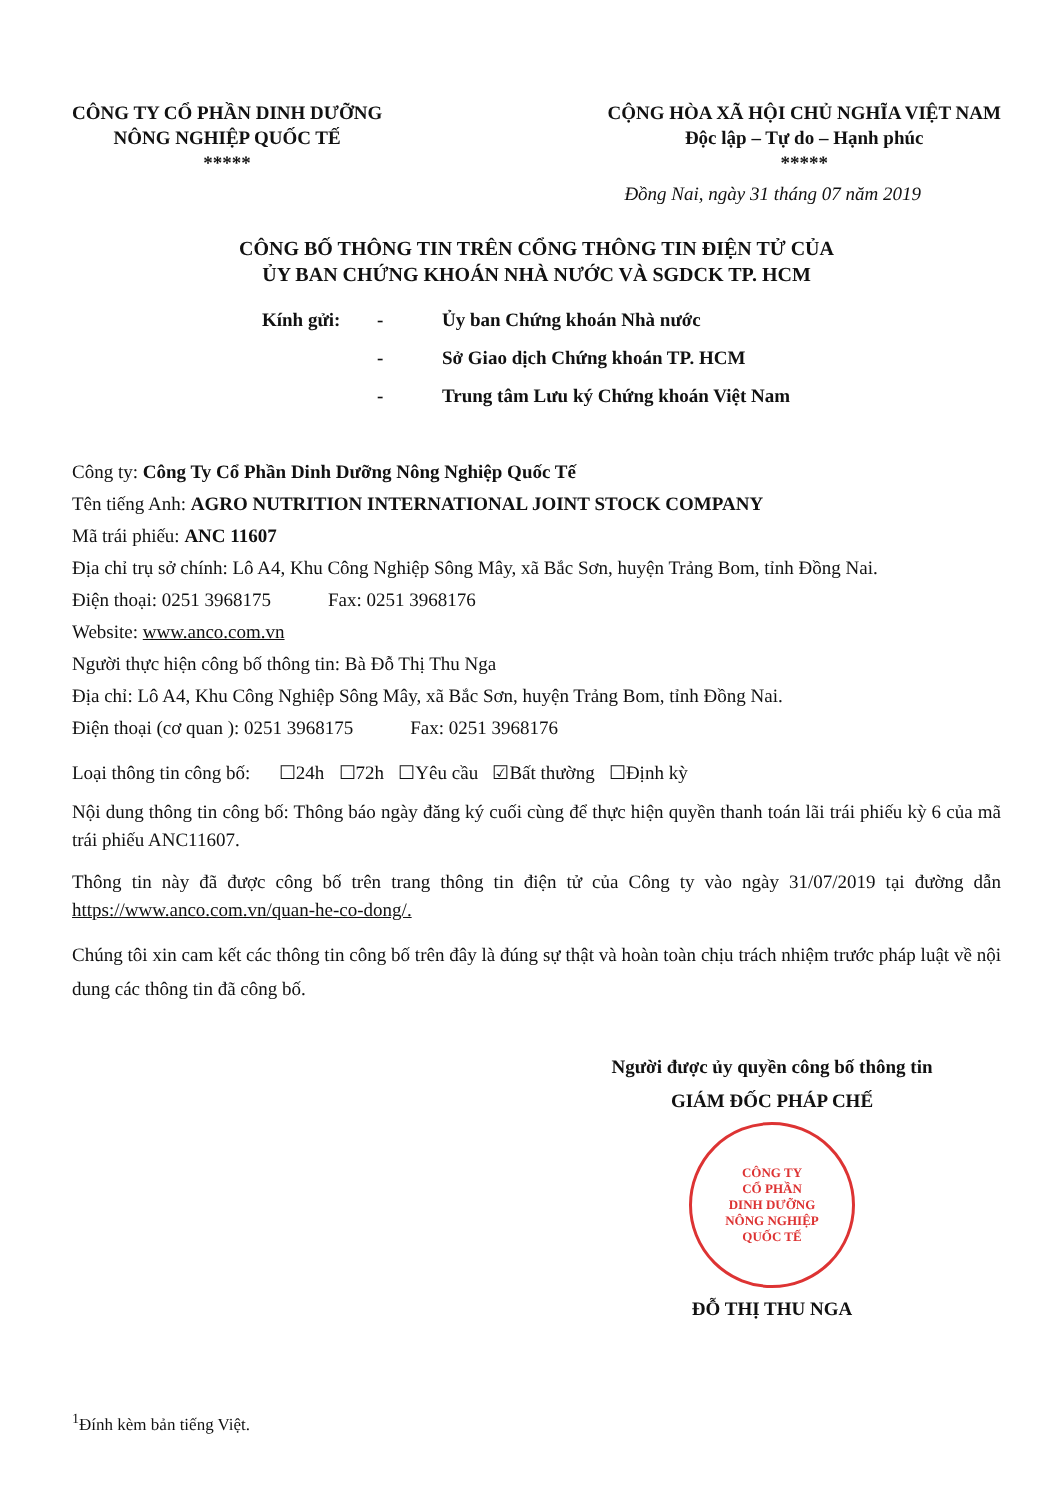CÔNG TY CỔ PHẦN DINH DƯỠNG
NÔNG NGHIỆP QUỐC TẾ
*****
CỘNG HÒA XÃ HỘI CHỦ NGHĨA VIỆT NAM
Độc lập – Tự do – Hạnh phúc
*****
Đồng Nai, ngày 31 tháng 07 năm 2019
CÔNG BỐ THÔNG TIN TRÊN CỔNG THÔNG TIN ĐIỆN TỬ CỦA
ỦY BAN CHỨNG KHOÁN NHÀ NƯỚC VÀ SGDCK TP. HCM
Kính gửi: - Ủy ban Chứng khoán Nhà nước
- Sở Giao dịch Chứng khoán TP. HCM
- Trung tâm Lưu ký Chứng khoán Việt Nam
Công ty: Công Ty Cổ Phần Dinh Dưỡng Nông Nghiệp Quốc Tế
Tên tiếng Anh: AGRO NUTRITION INTERNATIONAL JOINT STOCK COMPANY
Mã trái phiếu: ANC 11607
Địa chỉ trụ sở chính: Lô A4, Khu Công Nghiệp Sông Mây, xã Bắc Sơn, huyện Trảng Bom, tỉnh Đồng Nai.
Điện thoại: 0251 3968175 Fax: 0251 3968176
Website: www.anco.com.vn
Người thực hiện công bố thông tin: Bà Đỗ Thị Thu Nga
Địa chỉ: Lô A4, Khu Công Nghiệp Sông Mây, xã Bắc Sơn, huyện Trảng Bom, tỉnh Đồng Nai.
Điện thoại (cơ quan ): 0251 3968175 Fax: 0251 3968176
Loại thông tin công bố: ☐24h ☐72h ☐Yêu cầu ☑Bất thường ☐Định kỳ
Nội dung thông tin công bố: Thông báo ngày đăng ký cuối cùng để thực hiện quyền thanh toán lãi trái phiếu kỳ 6 của mã trái phiếu ANC11607.
Thông tin này đã được công bố trên trang thông tin điện tử của Công ty vào ngày 31/07/2019 tại đường dẫn https://www.anco.com.vn/quan-he-co-dong/.
Chúng tôi xin cam kết các thông tin công bố trên đây là đúng sự thật và hoàn toàn chịu trách nhiệm trước pháp luật về nội dung các thông tin đã công bố.
Người được ủy quyền công bố thông tin
GIÁM ĐỐC PHÁP CHẾ
CÔNG TY
CỔ PHẦN
DINH DƯỠNG
NÔNG NGHIỆP
QUỐC TẾ
ĐỖ THỊ THU NGA
<sup>1</sup> Đính kèm bản tiếng Việt.